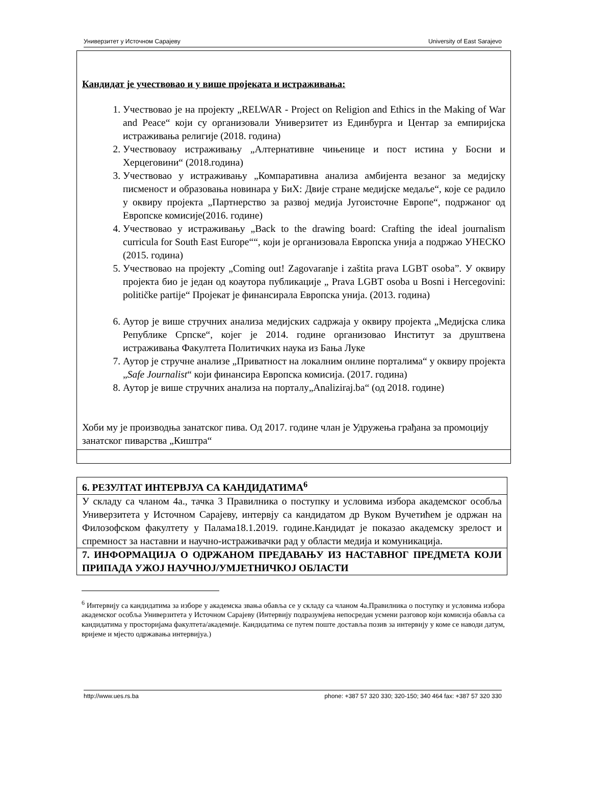Универзитет у Источном Сарајеву University of East Sarajevo
Кандидат је учествовао и у више пројеката и истраживања:
1. Учествовао је на пројекту „RELWAR - Project on Religion and Ethics in the Making of War and Peace“ који су организовали Универзитет из Единбурга и Центар за емпиријска истраживања религије (2018. година)
2. Учествоваоу истраживању „Алтернативне чињенице и пост истина у Босни и Херцеговини“ (2018.година)
3. Учествовао у истраживању „Компаративна анализа амбијента везаног за медијску писменост и образовања новинара у БиХ: Двије стране медијске медаље“, које се радило у оквиру пројекта „Партнерство за развој медија Југоисточне Европе“, подржаног од Европске комисије(2016. године)
4. Учествовао у истраживању „Back to the drawing board: Crafting the ideal journalism curricula for South East Europe““, који је организовала Европска унија а подржао УНЕСКО (2015. година)
5. Учествовао на пројекту „Coming out! Zagovaranje i zaštita prava LGBT osoba”. У оквиру пројекта био је један од коаутора публикације „ Prava LGBT osoba u Bosni i Hercegovini: političke partije“ Пројекат је финансирала Европска унија. (2013. година)
6. Аутор је више стручних анализа медијских садржаја у оквиру пројекта „Медијска слика Републике Српске“, којег је 2014. године организовао Институт за друштвена истраживања Факултета Политичких наука из Бања Луке
7. Аутор је стручне анализе „Приватност на локалним онлине порталима“ у оквиру пројекта „Safe Journalist“ који финансира Европска комисија. (2017. година)
8. Аутор је више стручних анализа на порталу„Analiziraj.ba“ (од 2018. године)
Хоби му је производња занатског пива. Од 2017. године члан је Удружења грађана за промоцију занатског пиварства „Киштра“
| 6. РЕЗУЛТАТ ИНТЕРВЈУА СА КАНДИДАТИМА<sup>6</sup> |
| У складу са чланом 4а., тачка 3 Правилника о поступку и условима избора академског особља Универзитета у Источном Сарајеву, интервју са кандидатом др Вуком Вучетићем је одржан на Филозофском факултету у Палама18.1.2019. године.Кандидат је показао академску зрелост и спремност за наставни и научно-истраживачки рад у области медија и комуникација. |
| 7. ИНФОРМАЦИЈА О ОДРЖАНОМ ПРЕДАВАЊУ ИЗ НАСТАВНОГ ПРЕДМЕТА КОЈИ ПРИПАДА УЖОЈ НАУЧНОЈ/УМЈЕТНИЧКОЈ ОБЛАСТИ |
<sup>6</sup> Интервију са кандидатима за изборе у академска звања обавља се у складу са чланом 4а.Правилника о поступку и условима избора академског особља Универзитета у Источном Сарајеву (Интервију подразумјева непосредан усмени разговор који комисија обавља са кандидатима у просторијама факултета/академије. Кандидатима се путем поште доставља позив за интервију у коме се наводи датум, вријеме и мјесто одржавања интервијуа.)
http://www.ues.rs.ba phone: +387 57 320 330; 320-150; 340 464 fax: +387 57 320 330